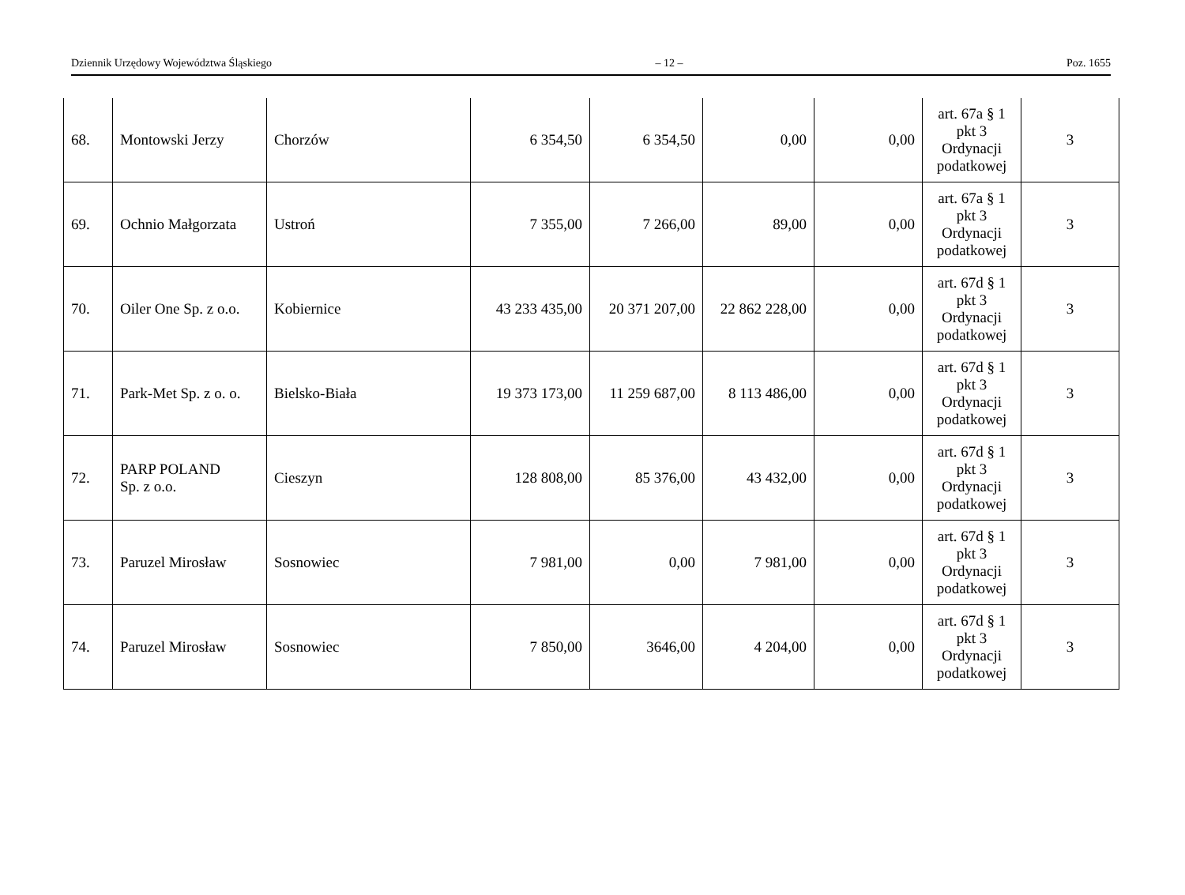Dziennik Urzędowy Województwa Śląskiego – 12 – Poz. 1655
| 68. | Montowski Jerzy | Chorzów | 6 354,50 | 6 354,50 | 0,00 | 0,00 | art. 67a § 1 pkt 3 Ordynacji podatkowej | 3 |
| 69. | Ochnio Małgorzata | Ustroń | 7 355,00 | 7 266,00 | 89,00 | 0,00 | art. 67a § 1 pkt 3 Ordynacji podatkowej | 3 |
| 70. | Oiler One Sp. z o.o. | Kobiernice | 43 233 435,00 | 20 371 207,00 | 22 862 228,00 | 0,00 | art. 67d § 1 pkt 3 Ordynacji podatkowej | 3 |
| 71. | Park-Met Sp. z o. o. | Bielsko-Biała | 19 373 173,00 | 11 259 687,00 | 8 113 486,00 | 0,00 | art. 67d § 1 pkt 3 Ordynacji podatkowej | 3 |
| 72. | PARP POLAND Sp. z o.o. | Cieszyn | 128 808,00 | 85 376,00 | 43 432,00 | 0,00 | art. 67d § 1 pkt 3 Ordynacji podatkowej | 3 |
| 73. | Paruzel Mirosław | Sosnowiec | 7 981,00 | 0,00 | 7 981,00 | 0,00 | art. 67d § 1 pkt 3 Ordynacji podatkowej | 3 |
| 74. | Paruzel Mirosław | Sosnowiec | 7 850,00 | 3646,00 | 4 204,00 | 0,00 | art. 67d § 1 pkt 3 Ordynacji podatkowej | 3 |